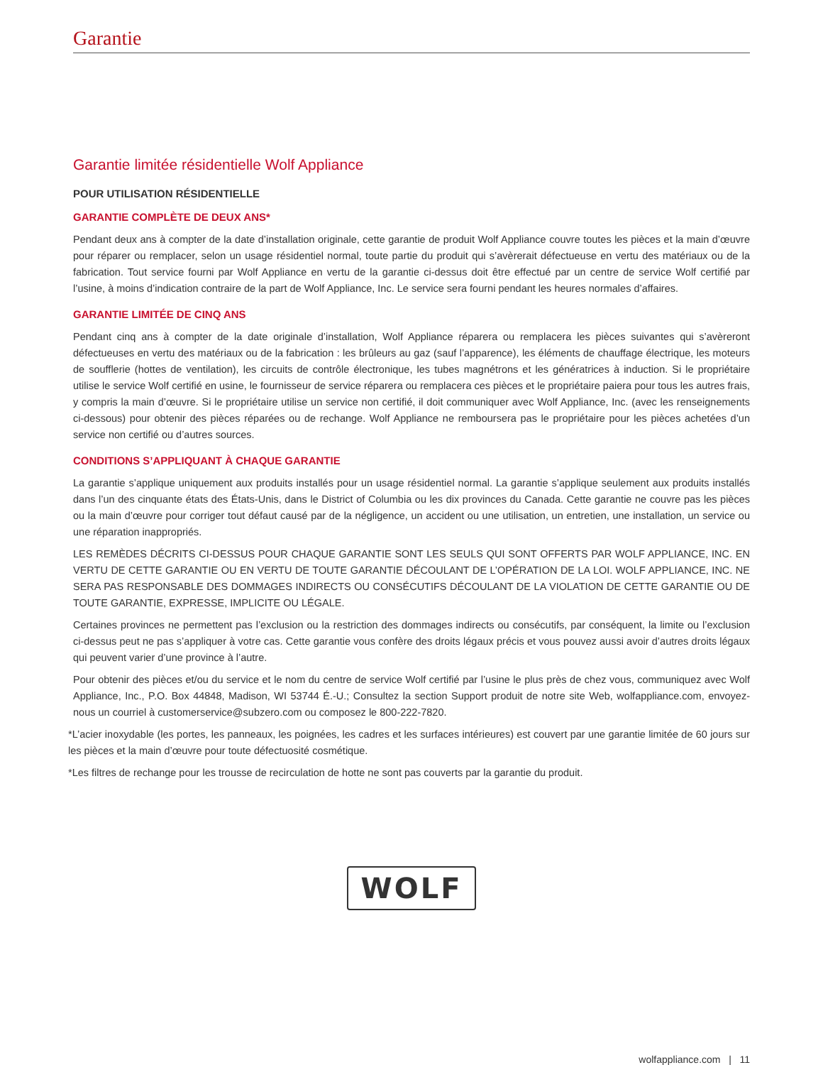Garantie
Garantie limitée résidentielle Wolf Appliance
POUR UTILISATION RÉSIDENTIELLE
GARANTIE COMPLÈTE DE DEUX ANS*
Pendant deux ans à compter de la date d’installation originale, cette garantie de produit Wolf Appliance couvre toutes les pièces et la main d’œuvre pour réparer ou remplacer, selon un usage résidentiel normal, toute partie du produit qui s’avèrerait défectueuse en vertu des matériaux ou de la fabrication. Tout service fourni par Wolf Appliance en vertu de la garantie ci-dessus doit être effectué par un centre de service Wolf certifié par l’usine, à moins d’indication contraire de la part de Wolf Appliance, Inc. Le service sera fourni pendant les heures normales d’affaires.
GARANTIE LIMITÉE DE CINQ ANS
Pendant cinq ans à compter de la date originale d’installation, Wolf Appliance réparera ou remplacera les pièces suivantes qui s’avèreront défectueuses en vertu des matériaux ou de la fabrication : les brûleurs au gaz (sauf l’apparence), les éléments de chauffage électrique, les moteurs de soufflerie (hottes de ventilation), les circuits de contrôle électronique, les tubes magnétrons et les génératrices à induction. Si le propriétaire utilise le service Wolf certifié en usine, le fournisseur de service réparera ou remplacera ces pièces et le propriétaire paiera pour tous les autres frais, y compris la main d’œuvre. Si le propriétaire utilise un service non certifié, il doit communiquer avec Wolf Appliance, Inc. (avec les renseignements ci-dessous) pour obtenir des pièces réparées ou de rechange. Wolf Appliance ne remboursera pas le propriétaire pour les pièces achetées d’un service non certifié ou d’autres sources.
CONDITIONS S’APPLIQUANT À CHAQUE GARANTIE
La garantie s’applique uniquement aux produits installés pour un usage résidentiel normal. La garantie s’applique seulement aux produits installés dans l’un des cinquante états des États-Unis, dans le District of Columbia ou les dix provinces du Canada. Cette garantie ne couvre pas les pièces ou la main d’œuvre pour corriger tout défaut causé par de la négligence, un accident ou une utilisation, un entretien, une installation, un service ou une réparation inappropriés.
LES REMÈDES DÉCRITS CI-DESSUS POUR CHAQUE GARANTIE SONT LES SEULS QUI SONT OFFERTS PAR WOLF APPLIANCE, INC. EN VERTU DE CETTE GARANTIE OU EN VERTU DE TOUTE GARANTIE DÉCOULANT DE L’OPÉRATION DE LA LOI. WOLF APPLIANCE, INC. NE SERA PAS RESPONSABLE DES DOMMAGES INDIRECTS OU CONSÉCUTIFS DÉCOULANT DE LA VIOLATION DE CETTE GARANTIE OU DE TOUTE GARANTIE, EXPRESSE, IMPLICITE OU LÉGALE.
Certaines provinces ne permettent pas l’exclusion ou la restriction des dommages indirects ou consécutifs, par conséquent, la limite ou l’exclusion ci-dessus peut ne pas s’appliquer à votre cas. Cette garantie vous confère des droits légaux précis et vous pouvez aussi avoir d’autres droits légaux qui peuvent varier d’une province à l’autre.
Pour obtenir des pièces et/ou du service et le nom du centre de service Wolf certifié par l’usine le plus près de chez vous, communiquez avec Wolf Appliance, Inc., P.O. Box 44848, Madison, WI 53744 É.-U.; Consultez la section Support produit de notre site Web, wolfappliance.com, envoyez-nous un courriel à customerservice@subzero.com ou composez le 800-222-7820.
*L’acier inoxydable (les portes, les panneaux, les poignées, les cadres et les surfaces intérieures) est couvert par une garantie limitée de 60 jours sur les pièces et la main d’œuvre pour toute défectuosité cosmétique.
*Les filtres de rechange pour les trousse de recirculation de hotte ne sont pas couverts par la garantie du produit.
WOLF
wolfappliance.com | 11